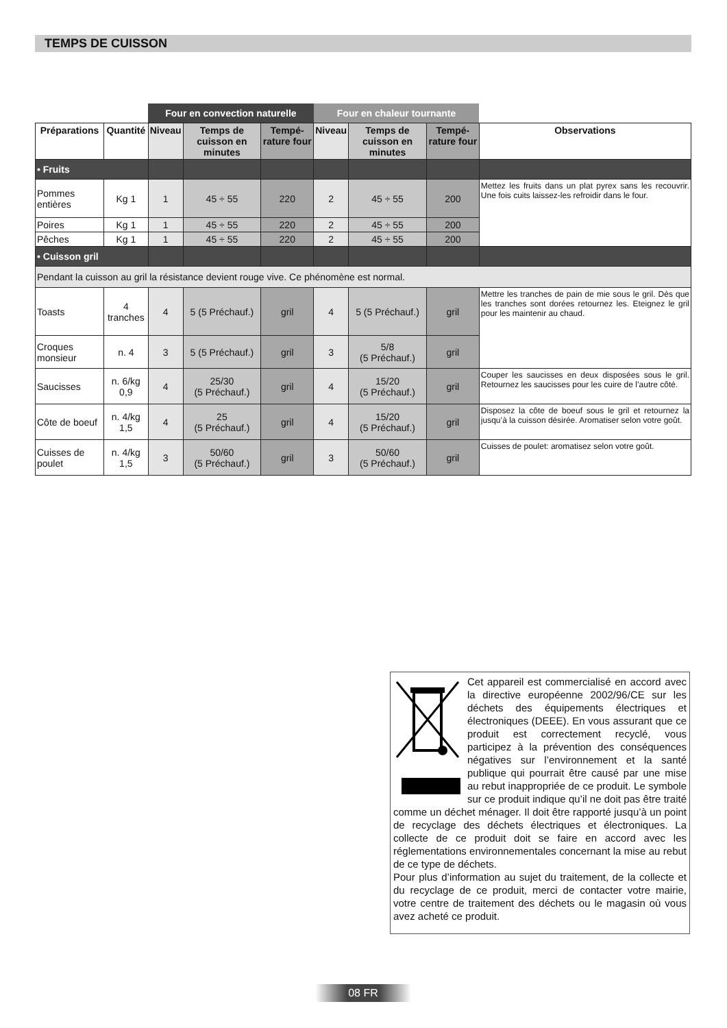TEMPS DE CUISSON
| | | Four en convection naturelle | | | Four en chaleur tournante | | | |
| --- | --- | --- | --- | --- | --- | --- | --- | --- |
| Préparations | Quantité | Niveau | Temps de cuisson en minutes | Tempé-rature four | Niveau | Temps de cuisson en minutes | Tempé-rature four | Observations |
| • Fruits | | | | | | | | |
| Pommes entières | Kg 1 | 1 | 45 ÷ 55 | 220 | 2 | 45 ÷ 55 | 200 | Mettez les fruits dans un plat pyrex sans les recouvrir. Une fois cuits laissez-les refroidir dans le four. |
| Poires | Kg 1 | 1 | 45 ÷ 55 | 220 | 2 | 45 ÷ 55 | 200 | |
| Pêches | Kg 1 | 1 | 45 ÷ 55 | 220 | 2 | 45 ÷ 55 | 200 | |
| • Cuisson gril | | | | | | | | |
| Pendant la cuisson au gril la résistance devient rouge vive. Ce phénomène est normal. | | | | | | | | |
| Toasts | 4 tranches | 4 | 5 (5 Préchauf.) | gril | 4 | 5 (5 Préchauf.) | gril | Mettre les tranches de pain de mie sous le gril. Dès que les tranches sont dorées retournez les. Eteignez le gril pour les maintenir au chaud. |
| Croques monsieur | n. 4 | 3 | 5 (5 Préchauf.) | gril | 3 | 5/8 (5 Préchauf.) | gril | |
| Saucisses | n. 6/kg 0,9 | 4 | 25/30 (5 Préchauf.) | gril | 4 | 15/20 (5 Préchauf.) | gril | Couper les saucisses en deux disposées sous le gril. Retournez les saucisses pour les cuire de l’autre côté. |
| Côte de boeuf | n. 4/kg 1,5 | 4 | 25 (5 Préchauf.) | gril | 4 | 15/20 (5 Préchauf.) | gril | Disposez la côte de boeuf sous le gril et retournez la jusqu’à la cuisson désirée. Aromatiser selon votre goût. |
| Cuisses de poulet | n. 4/kg 1,5 | 3 | 50/60 (5 Préchauf.) | gril | 3 | 50/60 (5 Préchauf.) | gril | Cuisses de poulet: aromatisez selon votre goût. |
Cet appareil est commercialisé en accord avec la directive européenne 2002/96/CE sur les déchets des équipements électriques et électroniques (DEEE). En vous assurant que ce produit est correctement recyclé, vous participez à la prévention des conséquences négatives sur l’environnement et la santé publique qui pourrait être causé par une mise au rebut inappropriée de ce produit. Le symbole sur ce produit indique qu’il ne doit pas être traité comme un déchet ménager. Il doit être rapporté jusqu’à un point de recyclage des déchets électriques et électroniques. La collecte de ce produit doit se faire en accord avec les réglementations environnementales concernant la mise au rebut de ce type de déchets.
Pour plus d’information au sujet du traitement, de la collecte et du recyclage de ce produit, merci de contacter votre mairie, votre centre de traitement des déchets ou le magasin où vous avez acheté ce produit.
08 FR